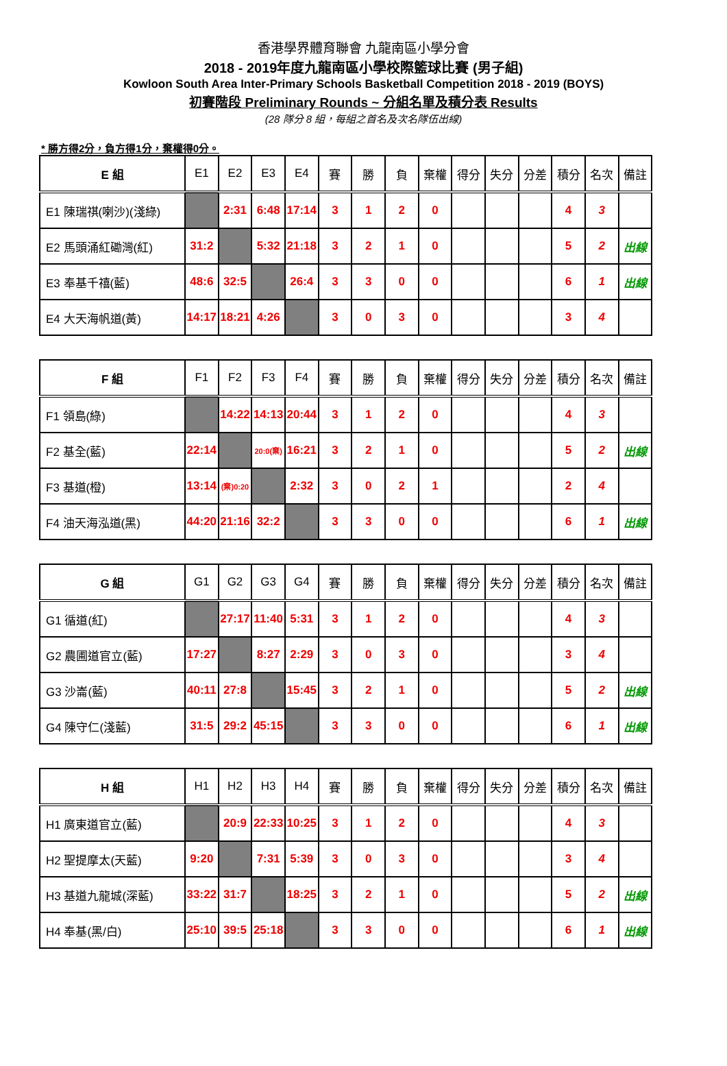香港學界體育聯會 九龍南區小學分會
2018 - 2019年度九龍南區小學校際籃球比賽 (男子組)
Kowloon South Area Inter-Primary Schools Basketball Competition 2018 - 2019 (BOYS)
初賽階段 Preliminary Rounds ~ 分組名單及積分表 Results
(28 隊分 8 組，每組之首名及次名隊伍出線)
* 勝方得2分，負方得1分，棄權得0分。
| E 組 | E1 | E2 | E3 | E4 | 賽 | 勝 | 負 | 棄權 | 得分 | 失分 | 分差 | 積分 | 名次 | 備註 |
| --- | --- | --- | --- | --- | --- | --- | --- | --- | --- | --- | --- | --- | --- | --- |
| E1 陳瑞祺(喇沙)(淺綠) | | 2:31 | 6:48 | 17:14 | 3 | 1 | 2 | 0 | | | | 4 | 3 | |
| E2 馬頭涌紅磡灣(紅) | 31:2 | | 5:32 | 21:18 | 3 | 2 | 1 | 0 | | | | 5 | 2 | 出線 |
| E3 奉基千禧(藍) | 48:6 | 32:5 | | 26:4 | 3 | 3 | 0 | 0 | | | | 6 | 1 | 出線 |
| E4 大天海帆道(黃) | 14:17 | 18:21 | 4:26 | | 3 | 0 | 3 | 0 | | | | 3 | 4 | |
| F 組 | F1 | F2 | F3 | F4 | 賽 | 勝 | 負 | 棄權 | 得分 | 失分 | 分差 | 積分 | 名次 | 備註 |
| --- | --- | --- | --- | --- | --- | --- | --- | --- | --- | --- | --- | --- | --- | --- |
| F1 領島(綠) | | 14:22 | 14:13 | 20:44 | 3 | 1 | 2 | 0 | | | | 4 | 3 | |
| F2 基全(藍) | 22:14 | | 20:0(棄) | 16:21 | 3 | 2 | 1 | 0 | | | | 5 | 2 | 出線 |
| F3 基道(橙) | 13:14 | (棄)0:20 | | 2:32 | 3 | 0 | 2 | 1 | | | | 2 | 4 | |
| F4 油天海泓道(黑) | 44:20 | 21:16 | 32:2 | | 3 | 3 | 0 | 0 | | | | 6 | 1 | 出線 |
| G 組 | G1 | G2 | G3 | G4 | 賽 | 勝 | 負 | 棄權 | 得分 | 失分 | 分差 | 積分 | 名次 | 備註 |
| --- | --- | --- | --- | --- | --- | --- | --- | --- | --- | --- | --- | --- | --- | --- |
| G1 循道(紅) | | 27:17 | 11:40 | 5:31 | 3 | 1 | 2 | 0 | | | | 4 | 3 | |
| G2 農圃道官立(藍) | 17:27 | | 8:27 | 2:29 | 3 | 0 | 3 | 0 | | | | 3 | 4 | |
| G3 沙崙(藍) | 40:11 | 27:8 | | 15:45 | 3 | 2 | 1 | 0 | | | | 5 | 2 | 出線 |
| G4 陳守仁(淺藍) | 31:5 | 29:2 | 45:15 | | 3 | 3 | 0 | 0 | | | | 6 | 1 | 出線 |
| H 組 | H1 | H2 | H3 | H4 | 賽 | 勝 | 負 | 棄權 | 得分 | 失分 | 分差 | 積分 | 名次 | 備註 |
| --- | --- | --- | --- | --- | --- | --- | --- | --- | --- | --- | --- | --- | --- | --- |
| H1 廣東道官立(藍) | | 20:9 | 22:33 | 10:25 | 3 | 1 | 2 | 0 | | | | 4 | 3 | |
| H2 聖提摩太(天藍) | 9:20 | | 7:31 | 5:39 | 3 | 0 | 3 | 0 | | | | 3 | 4 | |
| H3 基道九龍城(深藍) | 33:22 | 31:7 | | 18:25 | 3 | 2 | 1 | 0 | | | | 5 | 2 | 出線 |
| H4 奉基(黑/白) | 25:10 | 39:5 | 25:18 | | 3 | 3 | 0 | 0 | | | | 6 | 1 | 出線 |